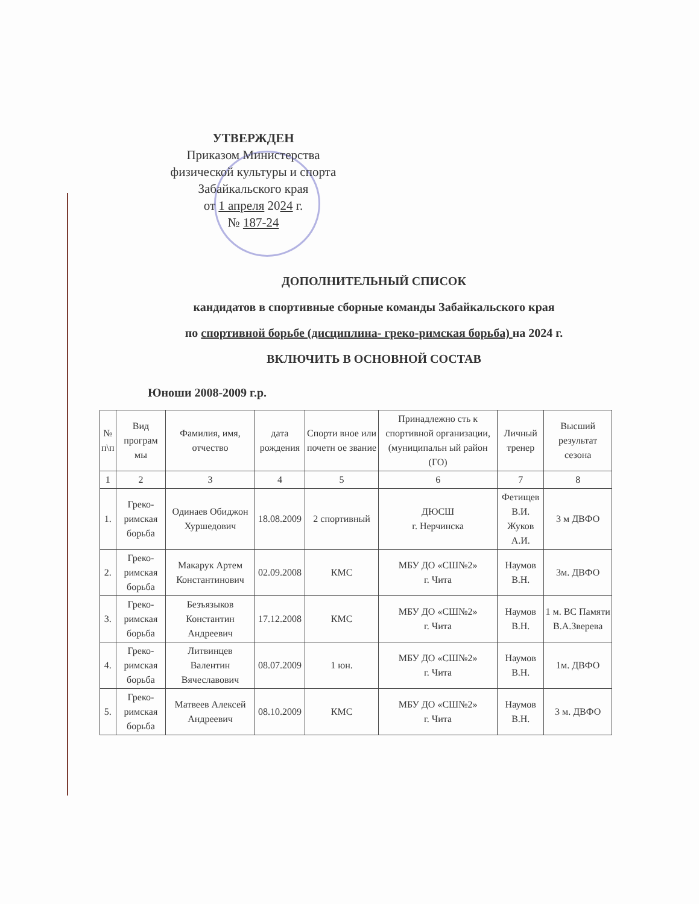УТВЕРЖДЕН
Приказом Министерства
физической культуры и спорта
Забайкальского края
от 1 апреля 2024 г.
№ 187-24
ДОПОЛНИТЕЛЬНЫЙ СПИСОК
кандидатов в спортивные сборные команды Забайкальского края
по спортивной борьбе (дисциплина- греко-римская борьба) на 2024 г.
ВКЛЮЧИТЬ В ОСНОВНОЙ СОСТАВ
Юноши 2008-2009 г.р.
| № п\п | Вид програм мы | Фамилия, имя, отчество | дата рождения | Спорти вное или почетн ое звание | Принадлежно сть к спортивной организации, (муниципальн ый район (ГО) | Личный тренер | Высший результат сезона |
| --- | --- | --- | --- | --- | --- | --- | --- |
| 1 | 2 | 3 | 4 | 5 | 6 | 7 | 8 |
| 1. | Греко-римская борьба | Одинаев Обиджон Хуршедович | 18.08.2009 | 2 спортивный | ДЮСШ г. Нерчинска | Фетищев В.И. Жуков А.И. | 3 м ДВФО |
| 2. | Греко-римская борьба | Макарук Артем Константинович | 02.09.2008 | КМС | МБУ ДО «СШ№2» г. Чита | Наумов В.Н. | 3м. ДВФО |
| 3. | Греко-римская борьба | Безъязыков Константин Андреевич | 17.12.2008 | КМС | МБУ ДО «СШ№2» г. Чита | Наумов В.Н. | 1 м. ВС Памяти В.А.Зверева |
| 4. | Греко-римская борьба | Литвинцев Валентин Вячеславович | 08.07.2009 | 1 юн. | МБУ ДО «СШ№2» г. Чита | Наумов В.Н. | 1м. ДВФО |
| 5. | Греко-римская борьба | Матвеев Алексей Андреевич | 08.10.2009 | КМС | МБУ ДО «СШ№2» г. Чита | Наумов В.Н. | 3 м. ДВФО |